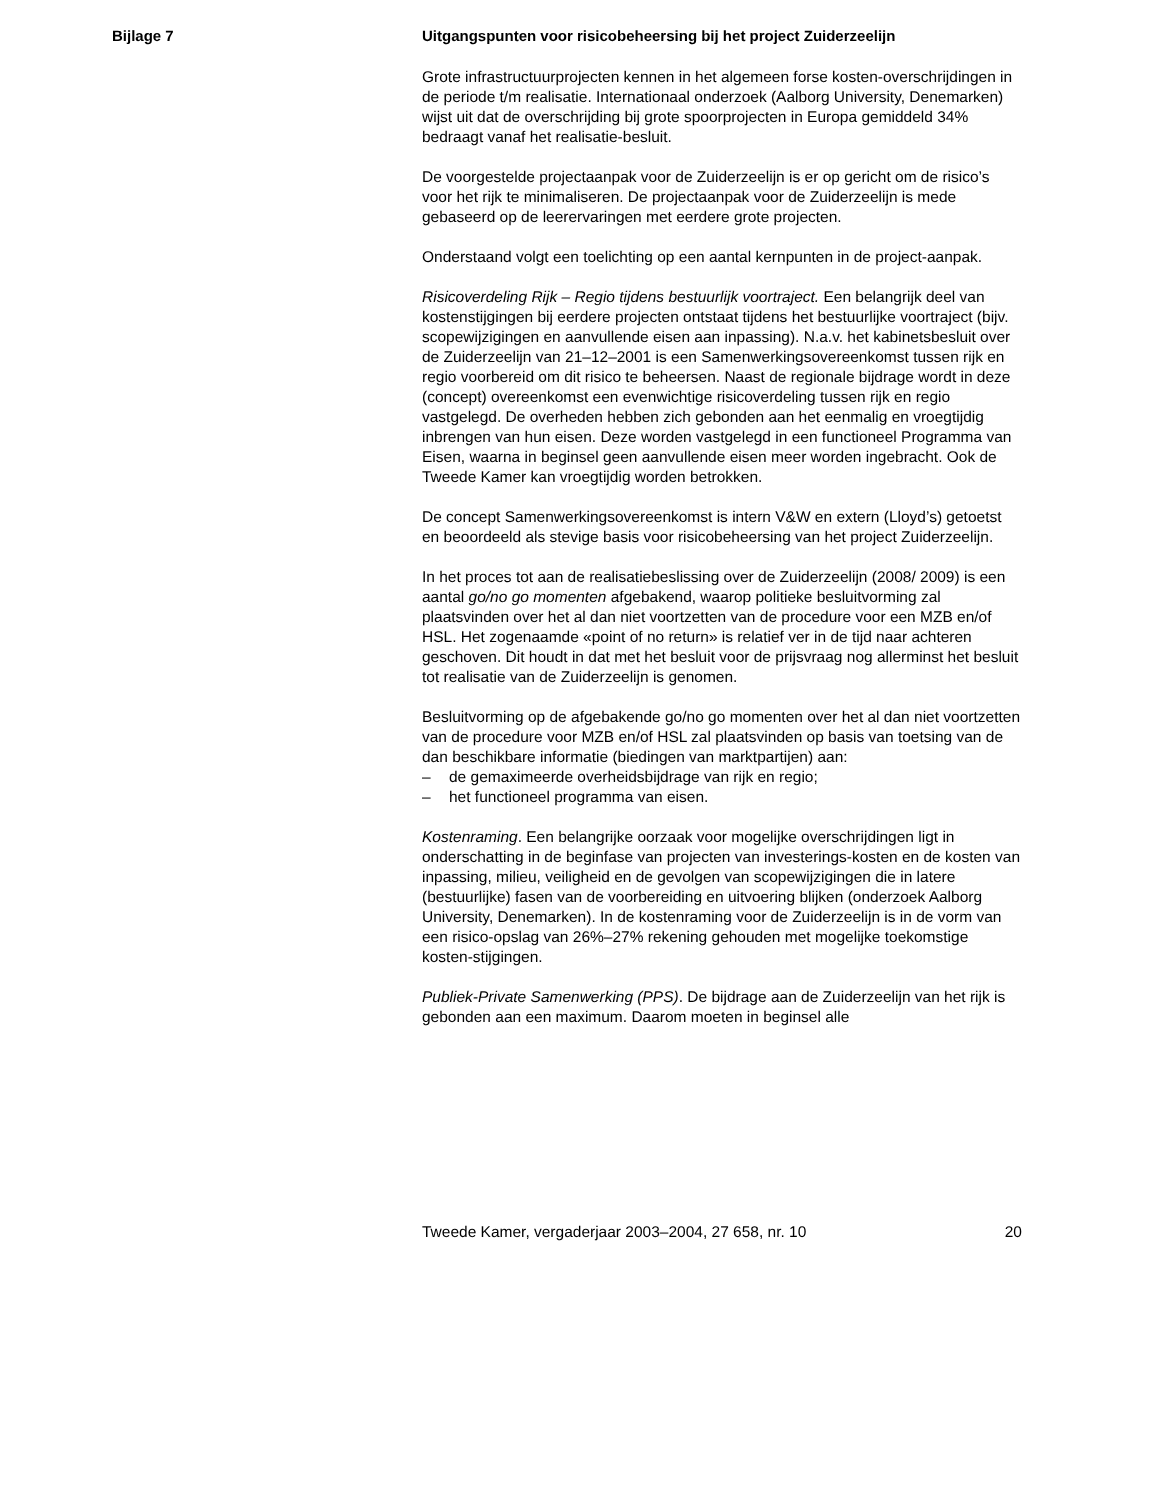Bijlage 7
Uitgangspunten voor risicobeheersing bij het project Zuiderzeelijn
Grote infrastructuurprojecten kennen in het algemeen forse kosten-overschrijdingen in de periode t/m realisatie. Internationaal onderzoek (Aalborg University, Denemarken) wijst uit dat de overschrijding bij grote spoorprojecten in Europa gemiddeld 34% bedraagt vanaf het realisatie-besluit.
De voorgestelde projectaanpak voor de Zuiderzeelijn is er op gericht om de risico’s voor het rijk te minimaliseren. De projectaanpak voor de Zuiderzeelijn is mede gebaseerd op de leerervaringen met eerdere grote projecten.
Onderstaand volgt een toelichting op een aantal kernpunten in de project-aanpak.
Risicoverdeling Rijk – Regio tijdens bestuurlijk voortraject. Een belangrijk deel van kostenstijgingen bij eerdere projecten ontstaat tijdens het bestuurlijke voortraject (bijv. scopewijzigingen en aanvullende eisen aan inpassing). N.a.v. het kabinetsbesluit over de Zuiderzeelijn van 21–12–2001 is een Samenwerkingsovereenkomst tussen rijk en regio voorbereid om dit risico te beheersen. Naast de regionale bijdrage wordt in deze (concept) overeenkomst een evenwichtige risicoverdeling tussen rijk en regio vastgelegd. De overheden hebben zich gebonden aan het eenmalig en vroegtijdig inbrengen van hun eisen. Deze worden vastgelegd in een functioneel Programma van Eisen, waarna in beginsel geen aanvullende eisen meer worden ingebracht. Ook de Tweede Kamer kan vroegtijdig worden betrokken.
De concept Samenwerkingsovereenkomst is intern V&W en extern (Lloyd’s) getoetst en beoordeeld als stevige basis voor risicobeheersing van het project Zuiderzeelijn.
In het proces tot aan de realisatiebeslissing over de Zuiderzeelijn (2008/ 2009) is een aantal go/no go momenten afgebakend, waarop politieke besluitvorming zal plaatsvinden over het al dan niet voortzetten van de procedure voor een MZB en/of HSL. Het zogenaamde «point of no return» is relatief ver in de tijd naar achteren geschoven. Dit houdt in dat met het besluit voor de prijsvraag nog allerminst het besluit tot realisatie van de Zuiderzeelijn is genomen.
Besluitvorming op de afgebakende go/no go momenten over het al dan niet voortzetten van de procedure voor MZB en/of HSL zal plaatsvinden op basis van toetsing van de dan beschikbare informatie (biedingen van marktpartijen) aan:
– de gemaximeerde overheidsbijdrage van rijk en regio;
– het functioneel programma van eisen.
Kostenraming. Een belangrijke oorzaak voor mogelijke overschrijdingen ligt in onderschatting in de beginfase van projecten van investerings-kosten en de kosten van inpassing, milieu, veiligheid en de gevolgen van scopewijzigingen die in latere (bestuurlijke) fasen van de voorbereiding en uitvoering blijken (onderzoek Aalborg University, Denemarken). In de kostenraming voor de Zuiderzeelijn is in de vorm van een risico-opslag van 26%–27% rekening gehouden met mogelijke toekomstige kosten-stijgingen.
Publiek-Private Samenwerking (PPS). De bijdrage aan de Zuiderzeelijn van het rijk is gebonden aan een maximum. Daarom moeten in beginsel alle
Tweede Kamer, vergaderjaar 2003–2004, 27 658, nr. 10 20